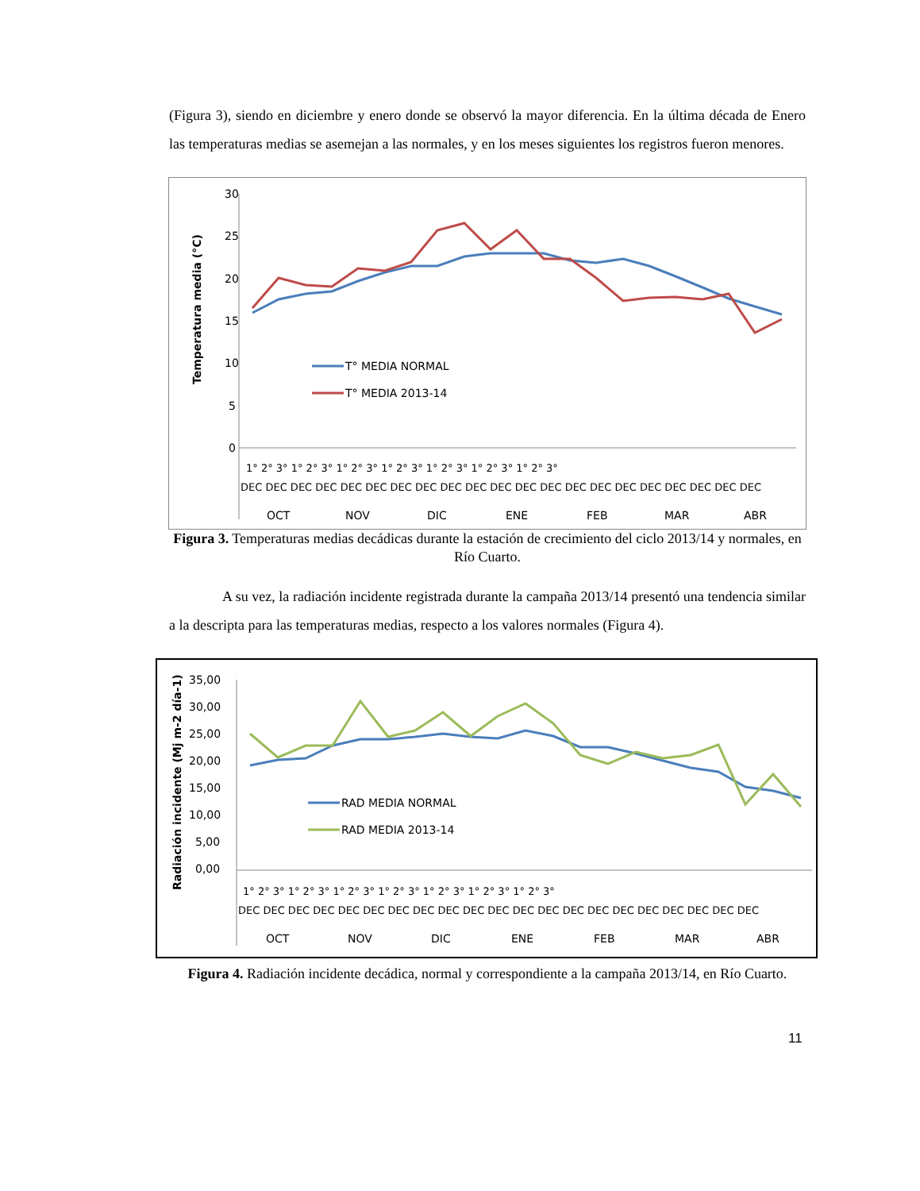(Figura 3), siendo en diciembre y enero donde se observó la mayor diferencia. En la última década de Enero las temperaturas medias se asemejan a las normales, y en los meses siguientes los registros fueron menores.
Temperatura media (°C)
30
25
20
15
10
5
0
T° MEDIA NORMAL
T° MEDIA 2013-14
1° 2° 3° 1° 2° 3° 1° 2° 3° 1° 2° 3° 1° 2° 3° 1° 2° 3° 1° 2° 3°
DEC DEC DEC DEC DEC DEC DEC DEC DEC DEC DEC DEC DEC DEC DEC DEC DEC DEC DEC DEC DEC
OCT
NOV
DIC
ENE
FEB
MAR
ABR
Figura 3. Temperaturas medias decádicas durante la estación de crecimiento del ciclo 2013/14 y normales, en Río Cuarto.
A su vez, la radiación incidente registrada durante la campaña 2013/14 presentó una tendencia similar a la descripta para las temperaturas medias, respecto a los valores normales (Figura 4).
Radiación incidente (Mj m-2 día-1)
35,00
30,00
25,00
20,00
15,00
10,00
5,00
0,00
RAD MEDIA NORMAL
RAD MEDIA 2013-14
1° 2° 3° 1° 2° 3° 1° 2° 3° 1° 2° 3° 1° 2° 3° 1° 2° 3° 1° 2° 3°
DEC DEC DEC DEC DEC DEC DEC DEC DEC DEC DEC DEC DEC DEC DEC DEC DEC DEC DEC DEC DEC
OCT
NOV
DIC
ENE
FEB
MAR
ABR
Figura 4. Radiación incidente decádica, normal y correspondiente a la campaña 2013/14, en Río Cuarto.
11